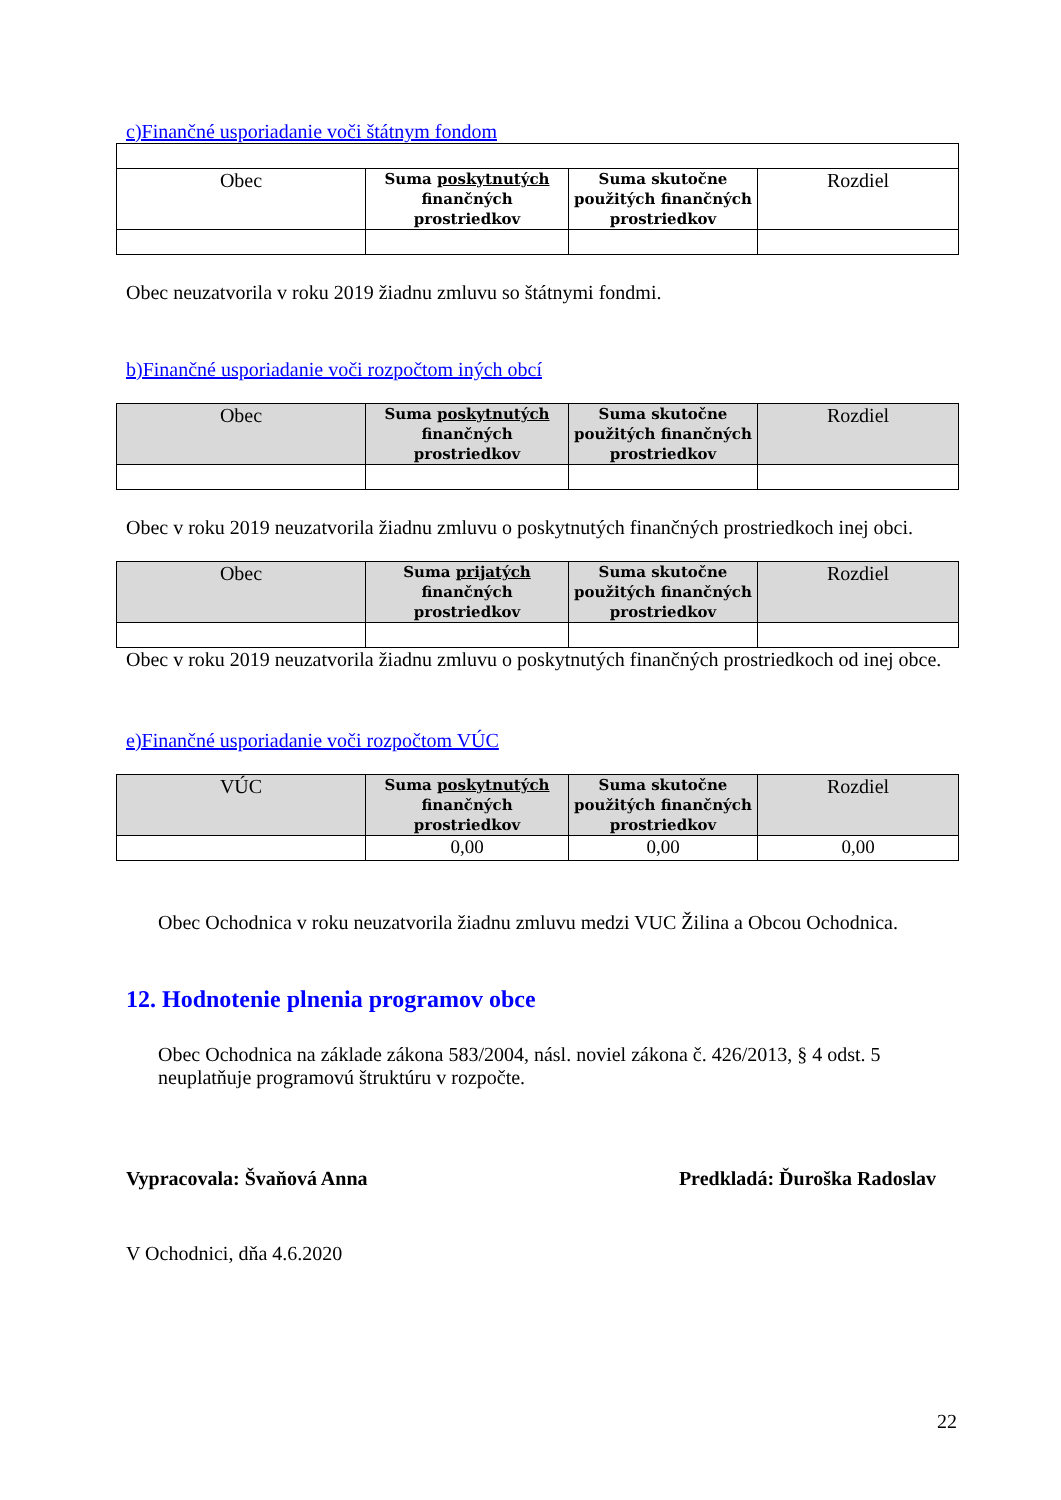c)Finančné usporiadanie voči štátnym fondom
| Obec | Suma poskytnutých finančných prostriedkov | Suma skutočne použitých finančných prostriedkov | Rozdiel |
| --- | --- | --- | --- |
Obec neuzatvorila v roku 2019 žiadnu zmluvu so štátnymi fondmi.
b)Finančné usporiadanie voči rozpočtom iných obcí
| Obec | Suma poskytnutých finančných prostriedkov | Suma skutočne použitých finančných prostriedkov | Rozdiel |
| --- | --- | --- | --- |
Obec v roku 2019 neuzatvorila žiadnu zmluvu o poskytnutých finančných prostriedkoch inej obci.
| Obec | Suma prijatých finančných prostriedkov | Suma skutočne použitých finančných prostriedkov | Rozdiel |
| --- | --- | --- | --- |
Obec v roku 2019 neuzatvorila žiadnu zmluvu o poskytnutých finančných prostriedkoch od inej obce.
e)Finančné usporiadanie voči rozpočtom VÚC
| VÚC | Suma poskytnutých finančných prostriedkov | Suma skutočne použitých finančných prostriedkov | Rozdiel |
| --- | --- | --- | --- |
| | 0,00 | 0,00 | 0,00 |
Obec Ochodnica v roku neuzatvorila žiadnu zmluvu medzi VUC Žilina a Obcou Ochodnica.
12. Hodnotenie plnenia programov obce
Obec Ochodnica na základe zákona 583/2004, násl. noviel zákona č. 426/2013, § 4 odst. 5 neuplatňuje programovú štruktúru v rozpočte.
Vypracovala: Švaňová Anna Predkladá: Ďuroška Radoslav
V Ochodnici, dňa 4.6.2020
22